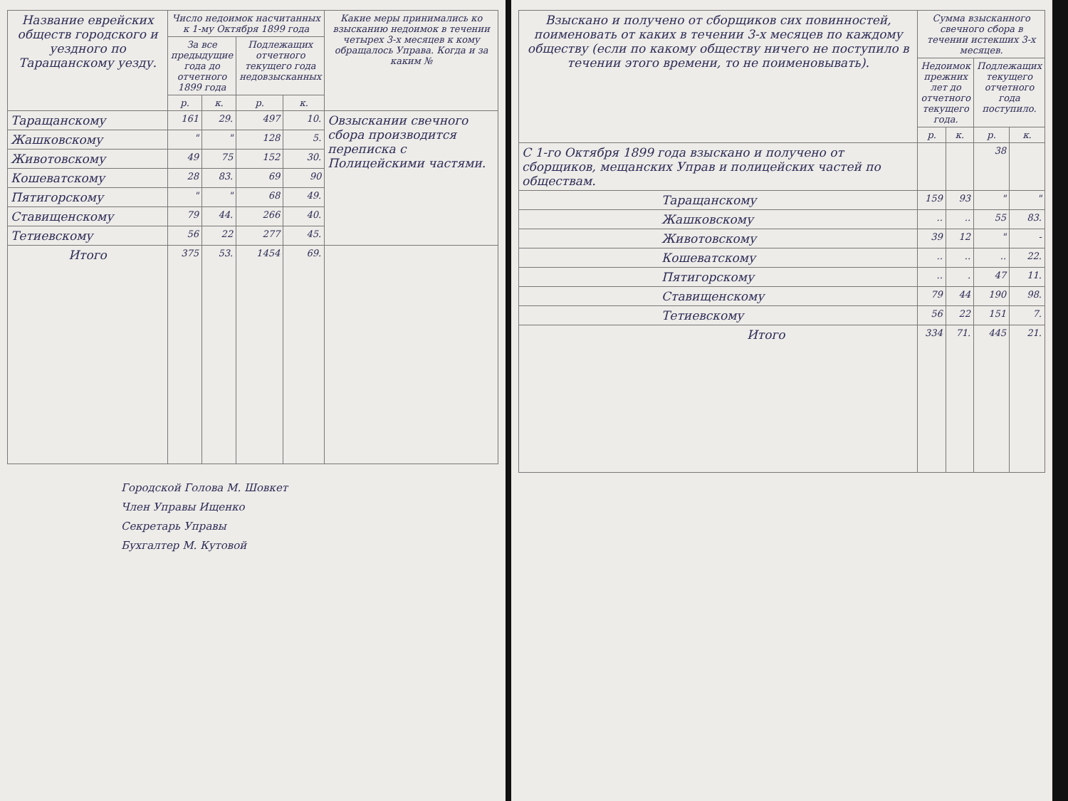| Название еврейских обществ городского и уездного по Таращанскому уезду. | Число недоимок насчитанных к 1-му Октября 1899 года | | | | Какие меры принимались ко взысканию недоимок в течении четырех 3-х месяцев к кому обращалось Управа. Когда и за каким № |
| --- | --- | --- | --- | --- | --- |
| | За все предыдущие года до отчетного 1899 года | | Подлежащих отчетного текущего года недовзысканных | | |
| | р. | к. | р. | к. | |
| Таращанскому | 161 | 29. | 497 | 10. | Овзыскании свечного сбора производится переписка с Полицейскими частями. |
| Жашковскому | " | " | 128 | 5. | |
| Животовскому | 49 | 75 | 152 | 30. | |
| Кошеватскому | 28 | 83. | 69 | 90 | |
| Пятигорскому | " | " | 68 | 49. | |
| Ставищенскому | 79 | 44. | 266 | 40. | |
| Тетиевскому | 56 | 22 | 277 | 45. | |
| Итого | 375 | 53. | 1454 | 69. | |
Городской Голова М. Шовкет
Член Управы Ищенко
Секретарь Управы
Бухгалтер М. Кутовой
| Взыскано и получено от сборщиков сих повинностей, поименовать от каких в течении 3-х месяцев по каждому обществу (если по какому обществу ничего не поступило в течении этого времени, то не поименовывать). | Сумма взысканного свечного сбора в течении истекших 3-х месяцев. | | | |
| --- | --- | --- | --- | --- |
| | Недоимок прежних лет до отчетного текущего года. | | Подлежащих текущего отчетного года поступило. | |
| | р. | к. | р. | к. |
| С 1-го Октября 1899 года взыскано и получено от сборщиков, мещанских Управ и полицейских частей по обществам. | | | 38 | |
| Таращанскому | 159 | 93 | " | " |
| Жашковскому | .. | .. | 55 | 83. |
| Животовскому | 39 | 12 | " | - |
| Кошеватскому | .. | .. | .. | 22. |
| Пятигорскому | .. | . | 47 | 11. |
| Ставищенскому | 79 | 44 | 190 | 98. |
| Тетиевскому | 56 | 22 | 151 | 7. |
| Итого | 334 | 71. | 445 | 21. |